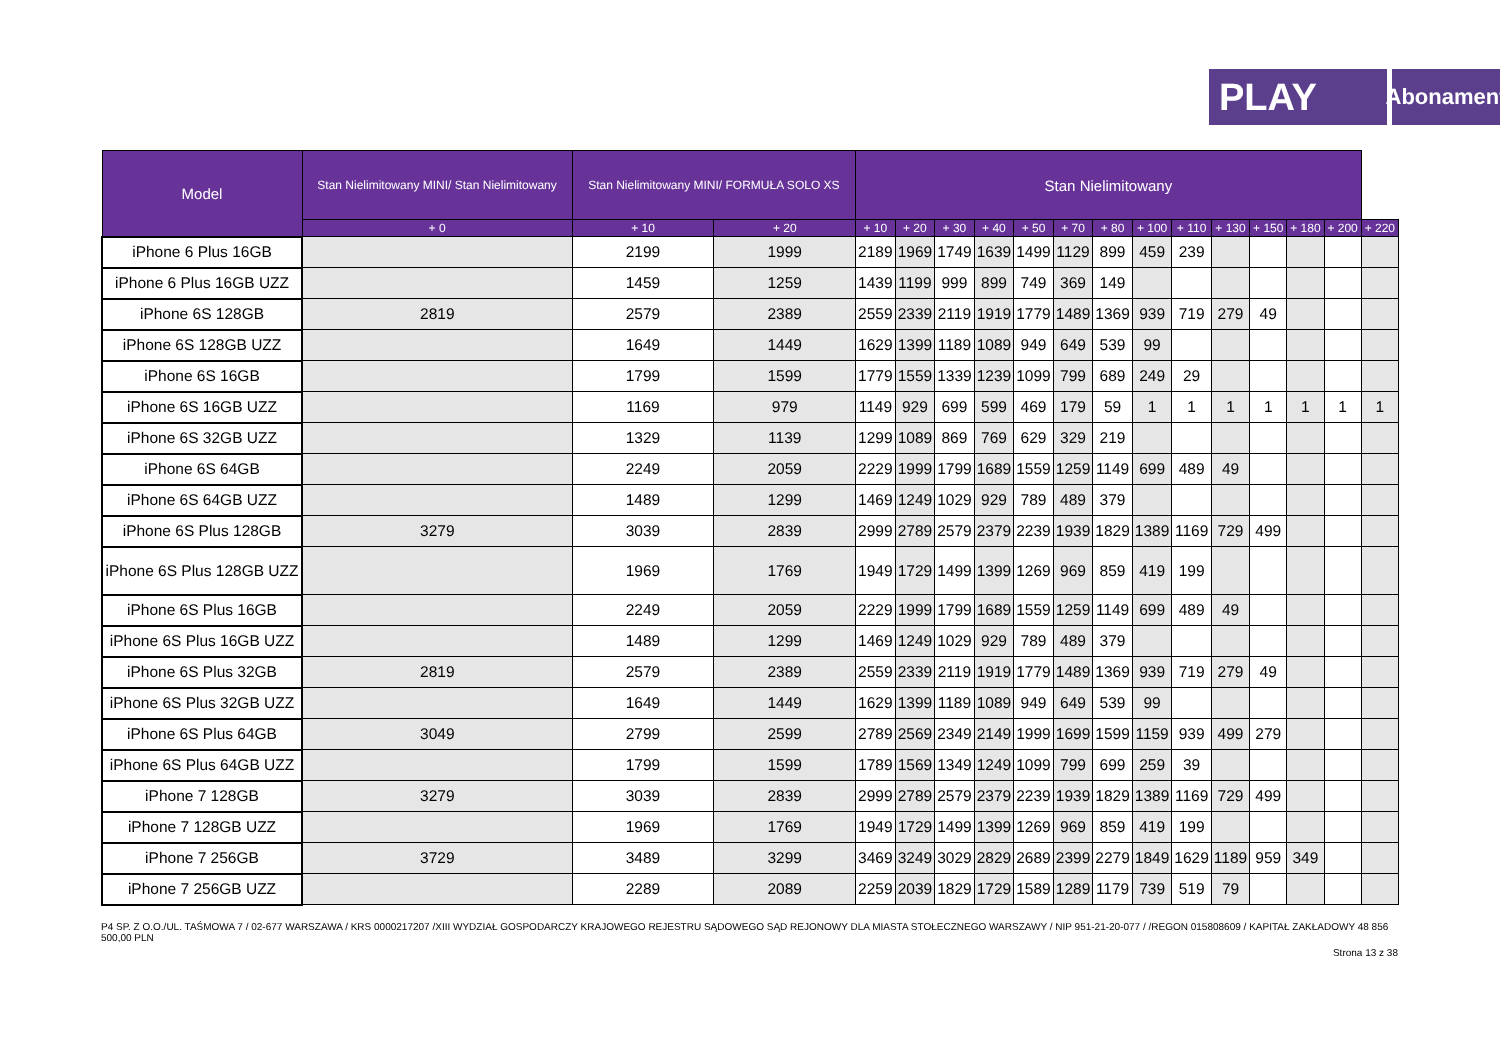PLAY
Abonament
| Model | Stan Nielimitowany MINI/ Stan Nielimitowany | Stan Nielimitowany MINI/ FORMUŁA SOLO XS | | Stan Nielimitowany | | | | | | | | | | | | | |
| --- | --- | --- | --- | --- | --- | --- | --- | --- | --- | --- | --- | --- | --- | --- | --- | --- | --- |
| | + 0 | + 10 | + 20 | + 10 | + 20 | + 30 | + 40 | + 50 | + 70 | + 80 | + 100 | + 110 | + 130 | + 150 | + 180 | + 200 | + 220 |
| iPhone 6 Plus 16GB | | 2199 | 1999 | 2189 | 1969 | 1749 | 1639 | 1499 | 1129 | 899 | 459 | 239 | | | | | |
| iPhone 6 Plus 16GB UZZ | | 1459 | 1259 | 1439 | 1199 | 999 | 899 | 749 | 369 | 149 | | | | | | | |
| iPhone 6S 128GB | 2819 | 2579 | 2389 | 2559 | 2339 | 2119 | 1919 | 1779 | 1489 | 1369 | 939 | 719 | 279 | 49 | | | |
| iPhone 6S 128GB UZZ | | 1649 | 1449 | 1629 | 1399 | 1189 | 1089 | 949 | 649 | 539 | 99 | | | | | | |
| iPhone 6S 16GB | | 1799 | 1599 | 1779 | 1559 | 1339 | 1239 | 1099 | 799 | 689 | 249 | 29 | | | | | |
| iPhone 6S 16GB UZZ | | 1169 | 979 | 1149 | 929 | 699 | 599 | 469 | 179 | 59 | 1 | 1 | 1 | 1 | 1 | 1 | 1 |
| iPhone 6S 32GB UZZ | | 1329 | 1139 | 1299 | 1089 | 869 | 769 | 629 | 329 | 219 | | | | | | | |
| iPhone 6S 64GB | | 2249 | 2059 | 2229 | 1999 | 1799 | 1689 | 1559 | 1259 | 1149 | 699 | 489 | 49 | | | | |
| iPhone 6S 64GB UZZ | | 1489 | 1299 | 1469 | 1249 | 1029 | 929 | 789 | 489 | 379 | | | | | | | |
| iPhone 6S Plus 128GB | 3279 | 3039 | 2839 | 2999 | 2789 | 2579 | 2379 | 2239 | 1939 | 1829 | 1389 | 1169 | 729 | 499 | | | |
| iPhone 6S Plus 128GB UZZ | | 1969 | 1769 | 1949 | 1729 | 1499 | 1399 | 1269 | 969 | 859 | 419 | 199 | | | | | |
| iPhone 6S Plus 16GB | | 2249 | 2059 | 2229 | 1999 | 1799 | 1689 | 1559 | 1259 | 1149 | 699 | 489 | 49 | | | | |
| iPhone 6S Plus 16GB UZZ | | 1489 | 1299 | 1469 | 1249 | 1029 | 929 | 789 | 489 | 379 | | | | | | | |
| iPhone 6S Plus 32GB | 2819 | 2579 | 2389 | 2559 | 2339 | 2119 | 1919 | 1779 | 1489 | 1369 | 939 | 719 | 279 | 49 | | | |
| iPhone 6S Plus 32GB UZZ | | 1649 | 1449 | 1629 | 1399 | 1189 | 1089 | 949 | 649 | 539 | 99 | | | | | | |
| iPhone 6S Plus 64GB | 3049 | 2799 | 2599 | 2789 | 2569 | 2349 | 2149 | 1999 | 1699 | 1599 | 1159 | 939 | 499 | 279 | | | |
| iPhone 6S Plus 64GB UZZ | | 1799 | 1599 | 1789 | 1569 | 1349 | 1249 | 1099 | 799 | 699 | 259 | 39 | | | | | |
| iPhone 7 128GB | 3279 | 3039 | 2839 | 2999 | 2789 | 2579 | 2379 | 2239 | 1939 | 1829 | 1389 | 1169 | 729 | 499 | | | |
| iPhone 7 128GB UZZ | | 1969 | 1769 | 1949 | 1729 | 1499 | 1399 | 1269 | 969 | 859 | 419 | 199 | | | | | |
| iPhone 7 256GB | 3729 | 3489 | 3299 | 3469 | 3249 | 3029 | 2829 | 2689 | 2399 | 2279 | 1849 | 1629 | 1189 | 959 | 349 | | |
| iPhone 7 256GB UZZ | | 2289 | 2089 | 2259 | 2039 | 1829 | 1729 | 1589 | 1289 | 1179 | 739 | 519 | 79 | | | | |
P4 SP. Z O.O./UL. TAŚMOWA 7 / 02-677 WARSZAWA / KRS 0000217207 /XIII WYDZIAŁ GOSPODARCZY KRAJOWEGO REJESTRU SĄDOWEGO SĄD REJONOWY DLA MIASTA STOŁECZNEGO WARSZAWY / NIP 951-21-20-077 / /REGON 015808609 / KAPITAŁ ZAKŁADOWY 48 856 500,00 PLN
Strona 13 z 38